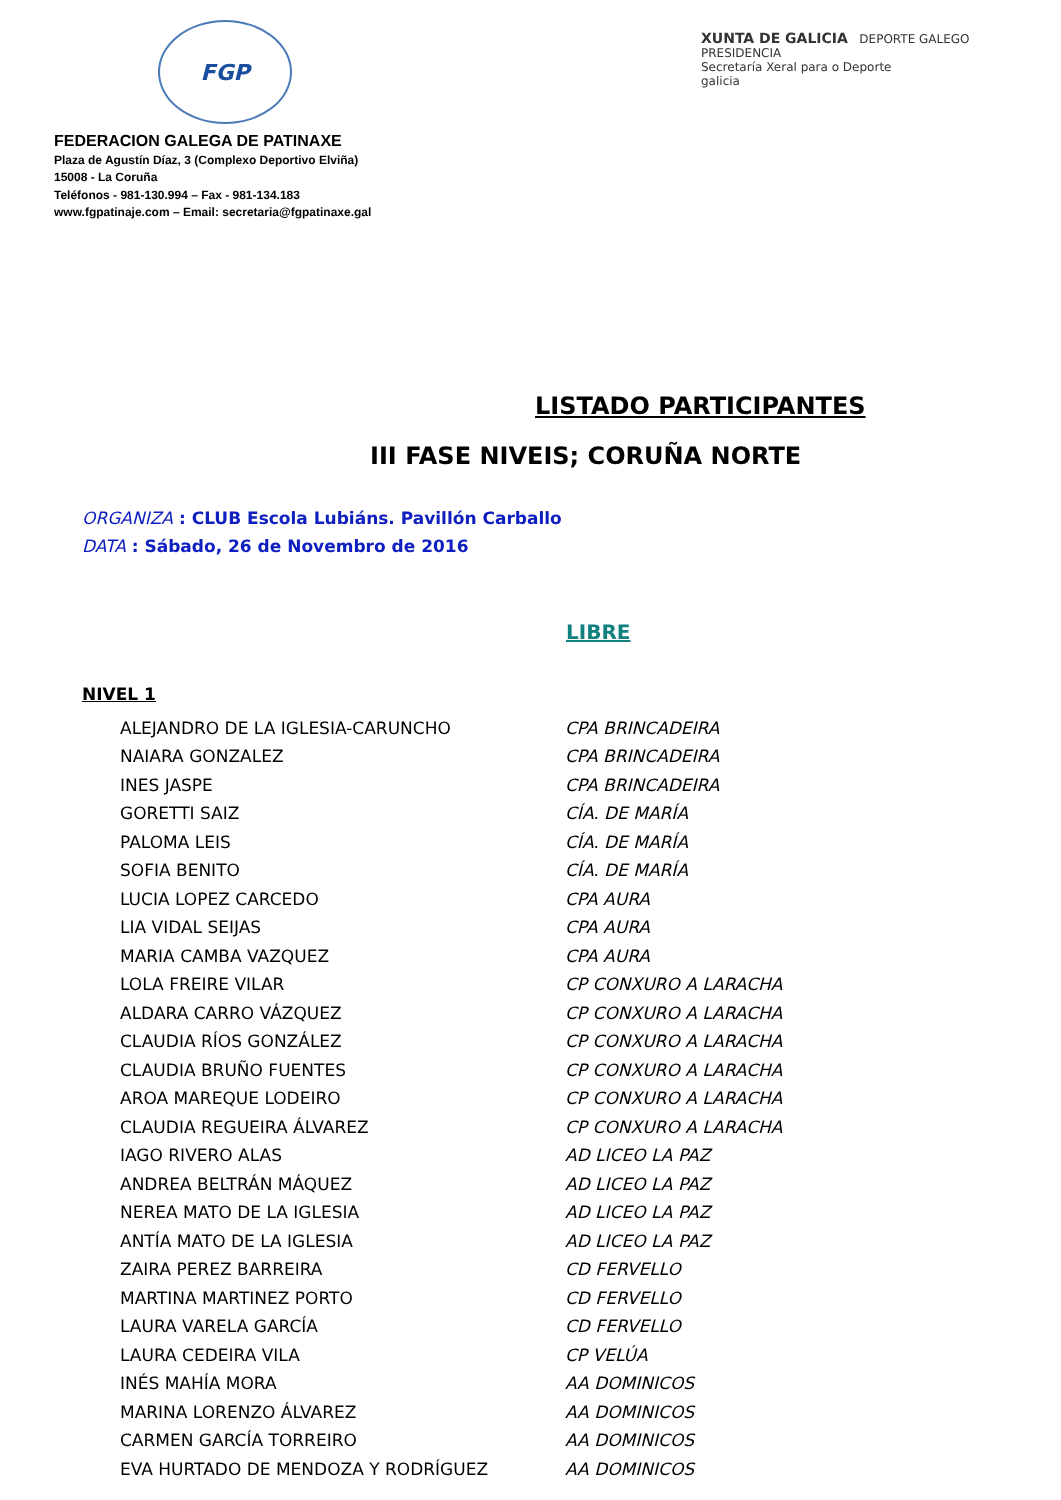FGP
XUNTA DE GALICIA DEPORTE GALEGO
PRESIDENCIA
Secretaría Xeral para o Deporte
galicia
FEDERACION GALEGA DE PATINAXE
Plaza de Agustín Díaz, 3 (Complexo Deportivo Elviña)
15008 - La Coruña
Teléfonos - 981-130.994 – Fax - 981-134.183
www.fgpatinaje.com – Email: secretaria@fgpatinaxe.gal
LISTADO PARTICIPANTES
III FASE NIVEIS; CORUÑA NORTE
ORGANIZA : CLUB Escola Lubiáns. Pavillón Carballo
DATA : Sábado, 26 de Novembro de 2016
LIBRE
NIVEL 1
| ALEJANDRO DE LA IGLESIA-CARUNCHO | CPA BRINCADEIRA |
| NAIARA GONZALEZ | CPA BRINCADEIRA |
| INES JASPE | CPA BRINCADEIRA |
| GORETTI SAIZ | CÍA. DE MARÍA |
| PALOMA LEIS | CÍA. DE MARÍA |
| SOFIA BENITO | CÍA. DE MARÍA |
| LUCIA LOPEZ CARCEDO | CPA AURA |
| LIA VIDAL SEIJAS | CPA AURA |
| MARIA CAMBA VAZQUEZ | CPA AURA |
| LOLA FREIRE VILAR | CP CONXURO A LARACHA |
| ALDARA CARRO VÁZQUEZ | CP CONXURO A LARACHA |
| CLAUDIA RÍOS GONZÁLEZ | CP CONXURO A LARACHA |
| CLAUDIA BRUÑO FUENTES | CP CONXURO A LARACHA |
| AROA MAREQUE LODEIRO | CP CONXURO A LARACHA |
| CLAUDIA REGUEIRA ÁLVAREZ | CP CONXURO A LARACHA |
| IAGO RIVERO ALAS | AD LICEO LA PAZ |
| ANDREA BELTRÁN MÁQUEZ | AD LICEO LA PAZ |
| NEREA MATO DE LA IGLESIA | AD LICEO LA PAZ |
| ANTÍA MATO DE LA IGLESIA | AD LICEO LA PAZ |
| ZAIRA PEREZ BARREIRA | CD FERVELLO |
| MARTINA MARTINEZ PORTO | CD FERVELLO |
| LAURA VARELA GARCÍA | CD FERVELLO |
| LAURA CEDEIRA VILA | CP VELÚA |
| INÉS MAHÍA MORA | AA DOMINICOS |
| MARINA LORENZO ÁLVAREZ | AA DOMINICOS |
| CARMEN GARCÍA TORREIRO | AA DOMINICOS |
| EVA HURTADO DE MENDOZA Y RODRÍGUEZ | AA DOMINICOS |